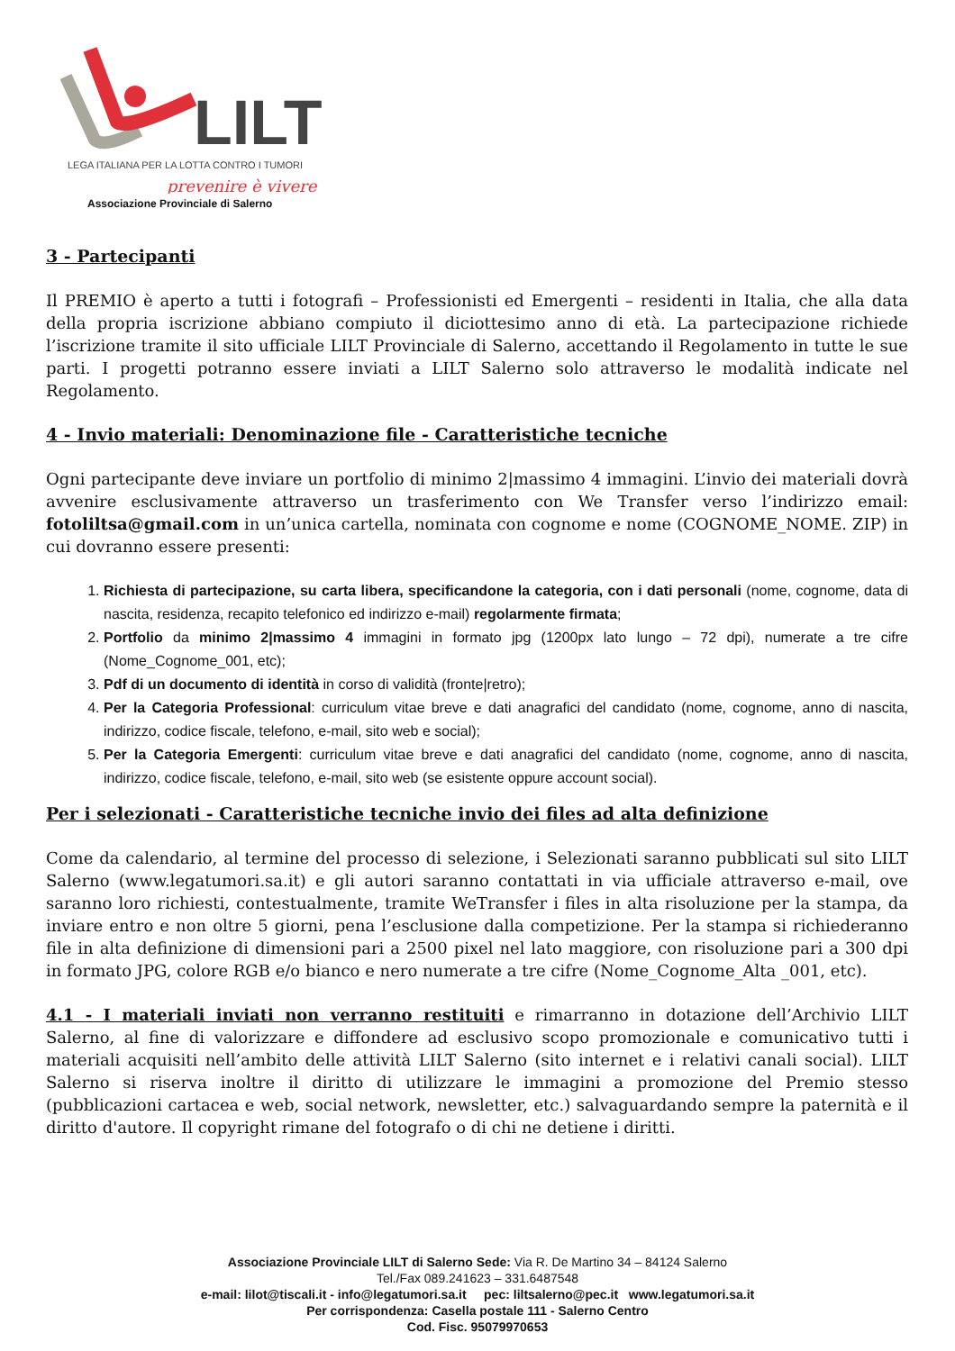LILT
LEGA ITALIANA PER LA LOTTA CONTRO I TUMORI
prevenire è vivere
Associazione Provinciale di Salerno
3 - Partecipanti
Il PREMIO è aperto a tutti i fotografi – Professionisti ed Emergenti – residenti in Italia, che alla data della propria iscrizione abbiano compiuto il diciottesimo anno di età. La partecipazione richiede l’iscrizione tramite il sito ufficiale LILT Provinciale di Salerno, accettando il Regolamento in tutte le sue parti. I progetti potranno essere inviati a LILT Salerno solo attraverso le modalità indicate nel Regolamento.
4 - Invio materiali: Denominazione file - Caratteristiche tecniche
Ogni partecipante deve inviare un portfolio di minimo 2|massimo 4 immagini. L’invio dei materiali dovrà avvenire esclusivamente attraverso un trasferimento con We Transfer verso l’indirizzo email: fotoliltsa@gmail.com in un’unica cartella, nominata con cognome e nome (COGNOME_NOME. ZIP) in cui dovranno essere presenti:
1. Richiesta di partecipazione, su carta libera, specificandone la categoria, con i dati personali (nome, cognome, data di nascita, residenza, recapito telefonico ed indirizzo e-mail) regolarmente firmata;
2. Portfolio da minimo 2|massimo 4 immagini in formato jpg (1200px lato lungo – 72 dpi), numerate a tre cifre (Nome_Cognome_001, etc);
3. Pdf di un documento di identità in corso di validità (fronte|retro);
4. Per la Categoria Professional: curriculum vitae breve e dati anagrafici del candidato (nome, cognome, anno di nascita, indirizzo, codice fiscale, telefono, e-mail, sito web e social);
5. Per la Categoria Emergenti: curriculum vitae breve e dati anagrafici del candidato (nome, cognome, anno di nascita, indirizzo, codice fiscale, telefono, e-mail, sito web (se esistente oppure account social).
Per i selezionati - Caratteristiche tecniche invio dei files ad alta definizione
Come da calendario, al termine del processo di selezione, i Selezionati saranno pubblicati sul sito LILT Salerno (www.legatumori.sa.it) e gli autori saranno contattati in via ufficiale attraverso e-mail, ove saranno loro richiesti, contestualmente, tramite WeTransfer i files in alta risoluzione per la stampa, da inviare entro e non oltre 5 giorni, pena l’esclusione dalla competizione. Per la stampa si richiederanno file in alta definizione di dimensioni pari a 2500 pixel nel lato maggiore, con risoluzione pari a 300 dpi in formato JPG, colore RGB e/o bianco e nero numerate a tre cifre (Nome_Cognome_Alta _001, etc).
4.1 - I materiali inviati non verranno restituiti e rimarranno in dotazione dell’Archivio LILT Salerno, al fine di valorizzare e diffondere ad esclusivo scopo promozionale e comunicativo tutti i materiali acquisiti nell’ambito delle attività LILT Salerno (sito internet e i relativi canali social). LILT Salerno si riserva inoltre il diritto di utilizzare le immagini a promozione del Premio stesso (pubblicazioni cartacea e web, social network, newsletter, etc.) salvaguardando sempre la paternità e il diritto d'autore. Il copyright rimane del fotografo o di chi ne detiene i diritti.
Associazione Provinciale LILT di Salerno Sede: Via R. De Martino 34 – 84124 Salerno
Tel./Fax 089.241623 – 331.6487548
e-mail: lilot@tiscali.it - info@legatumori.sa.it pec: liltsalerno@pec.it www.legatumori.sa.it
Per corrispondenza: Casella postale 111 - Salerno Centro
Cod. Fisc. 95079970653